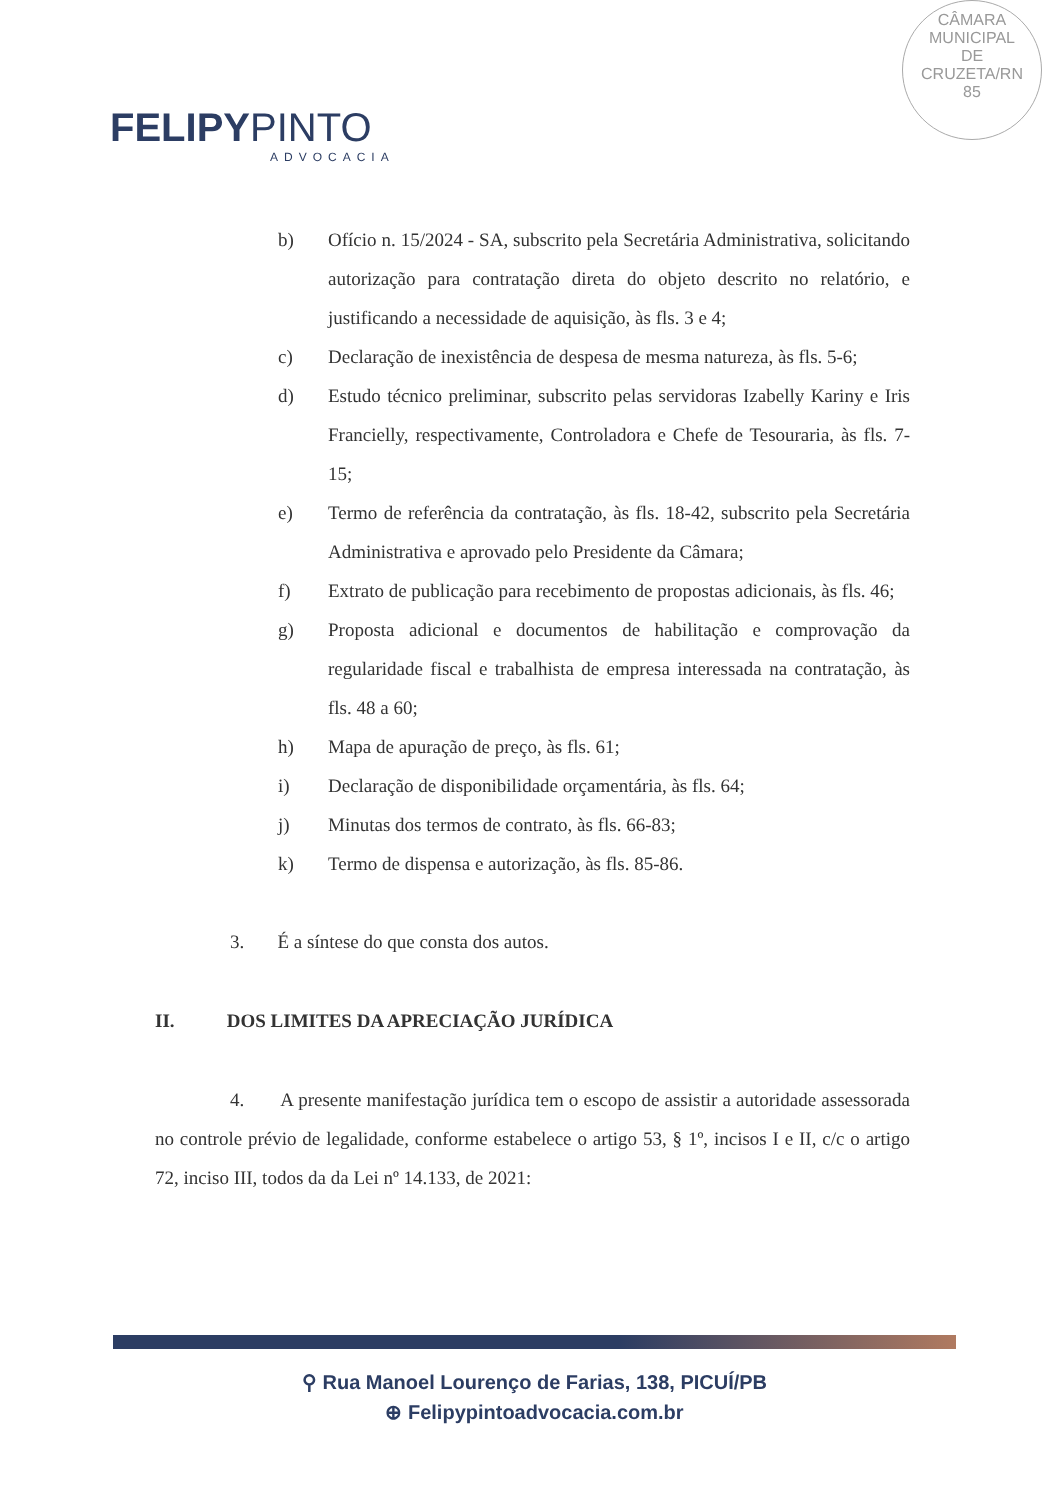CÂMARA
MUNICIPAL
DE
CRUZETA/RN
85
FELIPYPINTO
ADVOCACIA
b) Ofício n. 15/2024 - SA, subscrito pela Secretária Administrativa, solicitando autorização para contratação direta do objeto descrito no relatório, e justificando a necessidade de aquisição, às fls. 3 e 4;
c) Declaração de inexistência de despesa de mesma natureza, às fls. 5-6;
d) Estudo técnico preliminar, subscrito pelas servidoras Izabelly Kariny e Iris Francielly, respectivamente, Controladora e Chefe de Tesouraria, às fls. 7-15;
e) Termo de referência da contratação, às fls. 18-42, subscrito pela Secretária Administrativa e aprovado pelo Presidente da Câmara;
f) Extrato de publicação para recebimento de propostas adicionais, às fls. 46;
g) Proposta adicional e documentos de habilitação e comprovação da regularidade fiscal e trabalhista de empresa interessada na contratação, às fls. 48 a 60;
h) Mapa de apuração de preço, às fls. 61;
i) Declaração de disponibilidade orçamentária, às fls. 64;
j) Minutas dos termos de contrato, às fls. 66-83;
k) Termo de dispensa e autorização, às fls. 85-86.
3. É a síntese do que consta dos autos.
II. DOS LIMITES DA APRECIAÇÃO JURÍDICA
4. A presente manifestação jurídica tem o escopo de assistir a autoridade assessorada no controle prévio de legalidade, conforme estabelece o artigo 53, § 1º, incisos I e II, c/c o artigo 72, inciso III, todos da da Lei nº 14.133, de 2021:
⚲ Rua Manoel Lourenço de Farias, 138, PICUÍ/PB
⊕ Felipypintoadvocacia.com.br